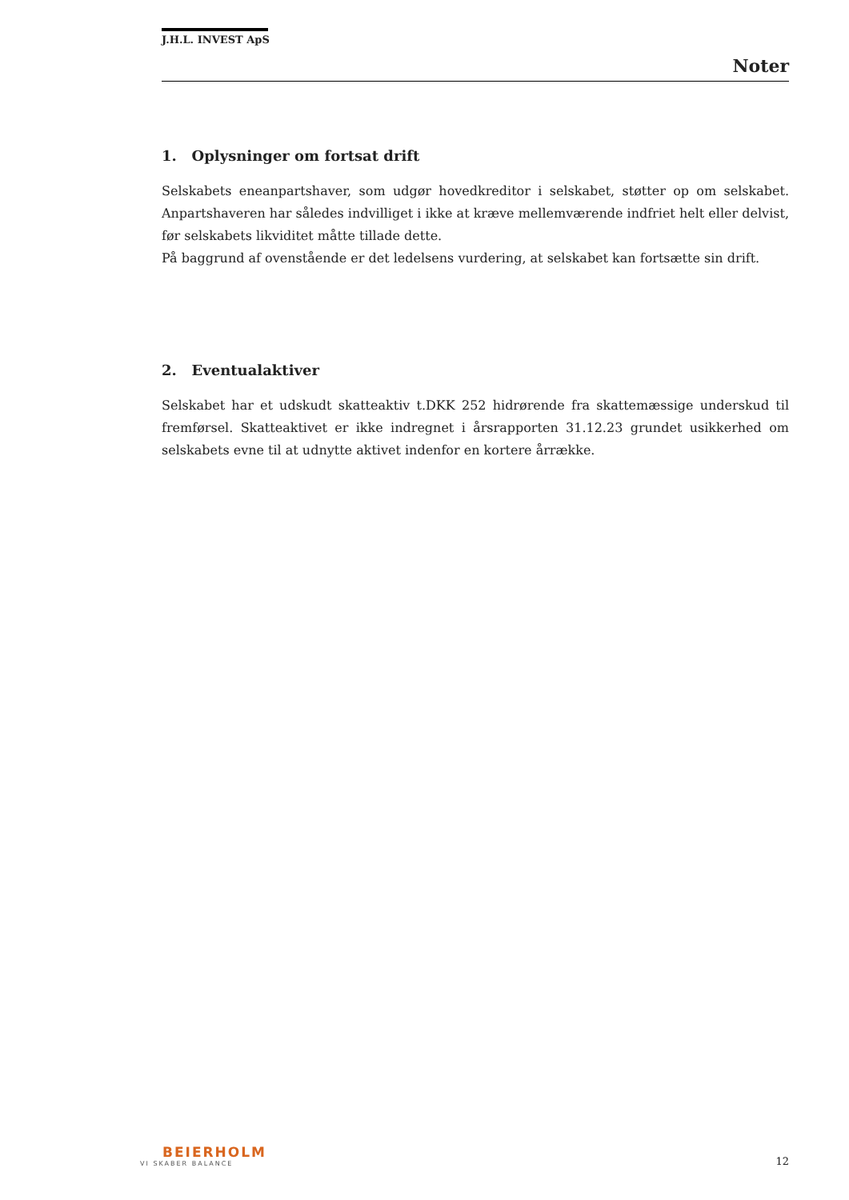J.H.L. INVEST ApS
Noter
1. Oplysninger om fortsat drift
Selskabets eneanpartshaver, som udgør hovedkreditor i selskabet, støtter op om selskabet. Anpartshaveren har således indvilliget i ikke at kræve mellemværende indfriet helt eller delvist, før selskabets likviditet måtte tillade dette.
På baggrund af ovenstående er det ledelsens vurdering, at selskabet kan fortsætte sin drift.
2. Eventualaktiver
Selskabet har et udskudt skatteaktiv t.DKK 252 hidrørende fra skattemæssige underskud til fremførsel. Skatteaktivet er ikke indregnet i årsrapporten 31.12.23 grundet usikkerhed om selskabets evne til at udnytte aktivet indenfor en kortere årrække.
BEIERHOLM
VI SKABER BALANCE
12